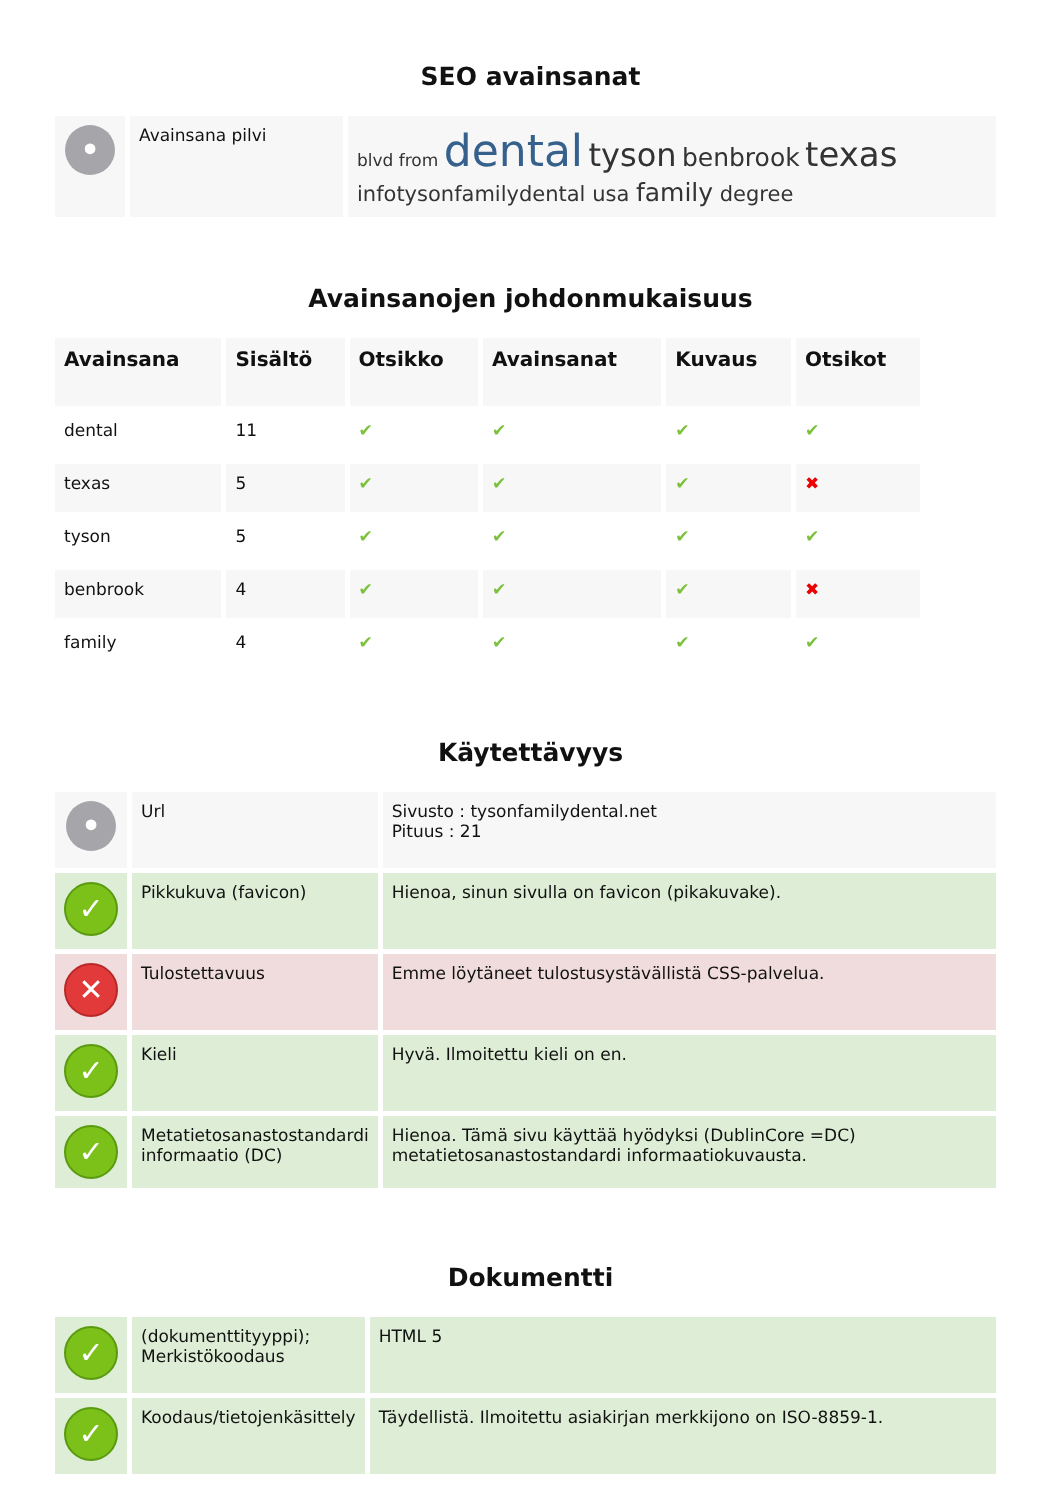SEO avainsanat
| • | Avainsana pilvi | blvd from dental tyson benbrook texas infotysonfamilydental usa family degree |
Avainsanojen johdonmukaisuus
| Avainsana | Sisältö | Otsikko | Avainsanat | Kuvaus | Otsikot |
| --- | --- | --- | --- | --- | --- |
| dental | 11 | ✔ | ✔ | ✔ | ✔ |
| texas | 5 | ✔ | ✔ | ✔ | ✖ |
| tyson | 5 | ✔ | ✔ | ✔ | ✔ |
| benbrook | 4 | ✔ | ✔ | ✔ | ✖ |
| family | 4 | ✔ | ✔ | ✔ | ✔ |
Käytettävyys
| • | Url | Sivusto : tysonfamilydental.net Pituus : 21 |
| ✓ | Pikkukuva (favicon) | Hienoa, sinun sivulla on favicon (pikakuvake). |
| ✕ | Tulostettavuus | Emme löytäneet tulostusystävällistä CSS-palvelua. |
| ✓ | Kieli | Hyvä. Ilmoitettu kieli on en. |
| ✓ | Metatietosanastostandardi informaatio (DC) | Hienoa. Tämä sivu käyttää hyödyksi (DublinCore =DC) metatietosanastostandardi informaatiokuvausta. |
Dokumentti
| ✓ | (dokumenttityyppi); Merkistökoodaus | HTML 5 |
| ✓ | Koodaus/tietojenkäsittely | Täydellistä. Ilmoitettu asiakirjan merkkijono on ISO-8859-1. |